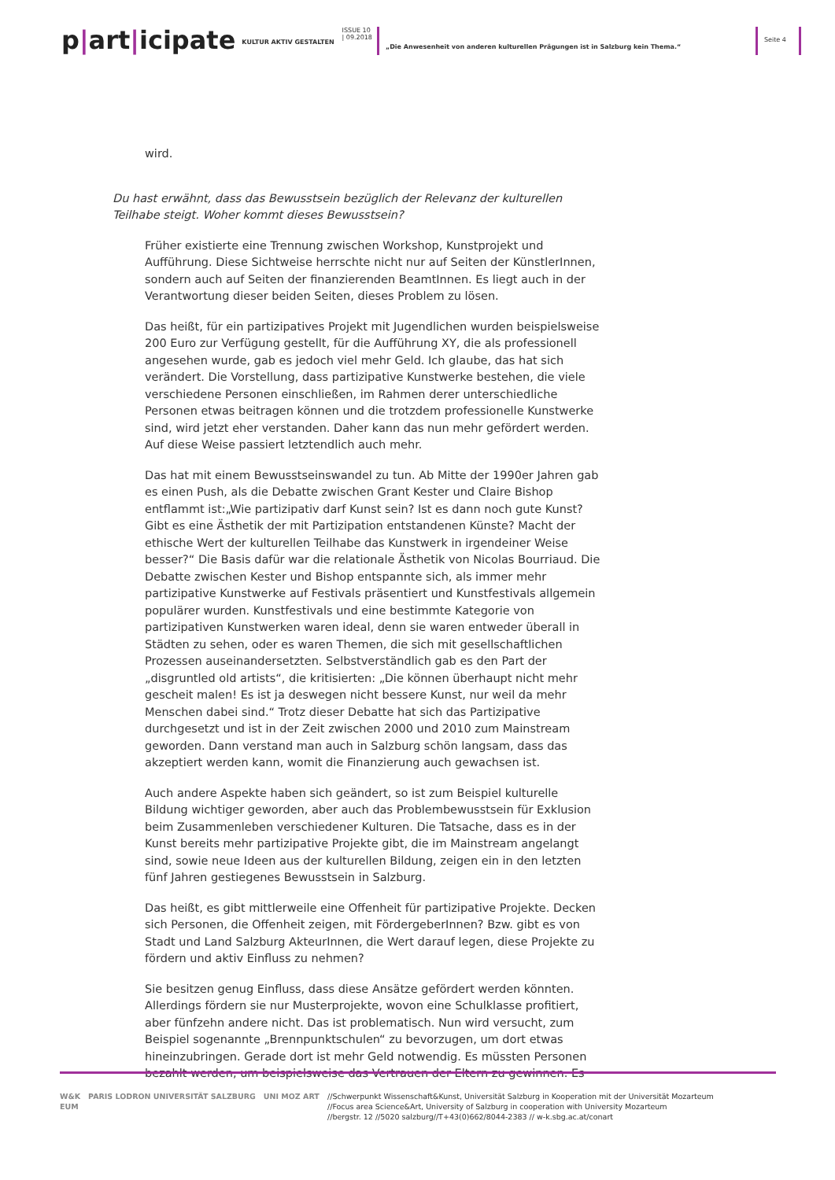p|art|icipate
KULTUR AKTIV GESTALTEN
ISSUE 10
| 09.2018
„Die Anwesenheit von anderen kulturellen Prägungen ist in Salzburg kein Thema.“
Seite 4
wird.
Du hast erwähnt, dass das Bewusstsein bezüglich der Relevanz der kulturellen Teilhabe steigt. Woher kommt dieses Bewusstsein?
Früher existierte eine Trennung zwischen Workshop, Kunstprojekt und Aufführung. Diese Sichtweise herrschte nicht nur auf Seiten der KünstlerInnen, sondern auch auf Seiten der finanzierenden BeamtInnen. Es liegt auch in der Verantwortung dieser beiden Seiten, dieses Problem zu lösen.
Das heißt, für ein partizipatives Projekt mit Jugendlichen wurden beispielsweise 200 Euro zur Verfügung gestellt, für die Aufführung XY, die als professionell angesehen wurde, gab es jedoch viel mehr Geld. Ich glaube, das hat sich verändert. Die Vorstellung, dass partizipative Kunstwerke bestehen, die viele verschiedene Personen einschließen, im Rahmen derer unterschiedliche Personen etwas beitragen können und die trotzdem professionelle Kunstwerke sind, wird jetzt eher verstanden. Daher kann das nun mehr gefördert werden. Auf diese Weise passiert letztendlich auch mehr.
Das hat mit einem Bewusstseinswandel zu tun. Ab Mitte der 1990er Jahren gab es einen Push, als die Debatte zwischen Grant Kester und Claire Bishop entflammt ist:„Wie partizipativ darf Kunst sein? Ist es dann noch gute Kunst? Gibt es eine Ästhetik der mit Partizipation entstandenen Künste? Macht der ethische Wert der kulturellen Teilhabe das Kunstwerk in irgendeiner Weise besser?“ Die Basis dafür war die relationale Ästhetik von Nicolas Bourriaud. Die Debatte zwischen Kester und Bishop entspannte sich, als immer mehr partizipative Kunstwerke auf Festivals präsentiert und Kunstfestivals allgemein populärer wurden. Kunstfestivals und eine bestimmte Kategorie von partizipativen Kunstwerken waren ideal, denn sie waren entweder überall in Städten zu sehen, oder es waren Themen, die sich mit gesellschaftlichen Prozessen auseinandersetzten. Selbstverständlich gab es den Part der „disgruntled old artists“, die kritisierten: „Die können überhaupt nicht mehr gescheit malen! Es ist ja deswegen nicht bessere Kunst, nur weil da mehr Menschen dabei sind.“ Trotz dieser Debatte hat sich das Partizipative durchgesetzt und ist in der Zeit zwischen 2000 und 2010 zum Mainstream geworden. Dann verstand man auch in Salzburg schön langsam, dass das akzeptiert werden kann, womit die Finanzierung auch gewachsen ist.
Auch andere Aspekte haben sich geändert, so ist zum Beispiel kulturelle Bildung wichtiger geworden, aber auch das Problembewusstsein für Exklusion beim Zusammenleben verschiedener Kulturen. Die Tatsache, dass es in der Kunst bereits mehr partizipative Projekte gibt, die im Mainstream angelangt sind, sowie neue Ideen aus der kulturellen Bildung, zeigen ein in den letzten fünf Jahren gestiegenes Bewusstsein in Salzburg.
Das heißt, es gibt mittlerweile eine Offenheit für partizipative Projekte. Decken sich Personen, die Offenheit zeigen, mit FördergeberInnen? Bzw. gibt es von Stadt und Land Salzburg AkteurInnen, die Wert darauf legen, diese Projekte zu fördern und aktiv Einfluss zu nehmen?
Sie besitzen genug Einfluss, dass diese Ansätze gefördert werden könnten. Allerdings fördern sie nur Musterprojekte, wovon eine Schulklasse profitiert, aber fünfzehn andere nicht. Das ist problematisch. Nun wird versucht, zum Beispiel sogenannte „Brennpunktschulen“ zu bevorzugen, um dort etwas hineinzubringen. Gerade dort ist mehr Geld notwendig. Es müssten Personen bezahlt werden, um beispielsweise das Vertrauen der Eltern zu gewinnen. Es
W&K PARIS LODRON UNIVERSITÄT SALZBURG UNI MOZ ART EUM
//Schwerpunkt Wissenschaft&Kunst, Universität Salzburg in Kooperation mit der Universität Mozarteum
//Focus area Science&Art, University of Salzburg in cooperation with University Mozarteum
//bergstr. 12 //5020 salzburg//T+43(0)662/8044-2383 // w-k.sbg.ac.at/conart